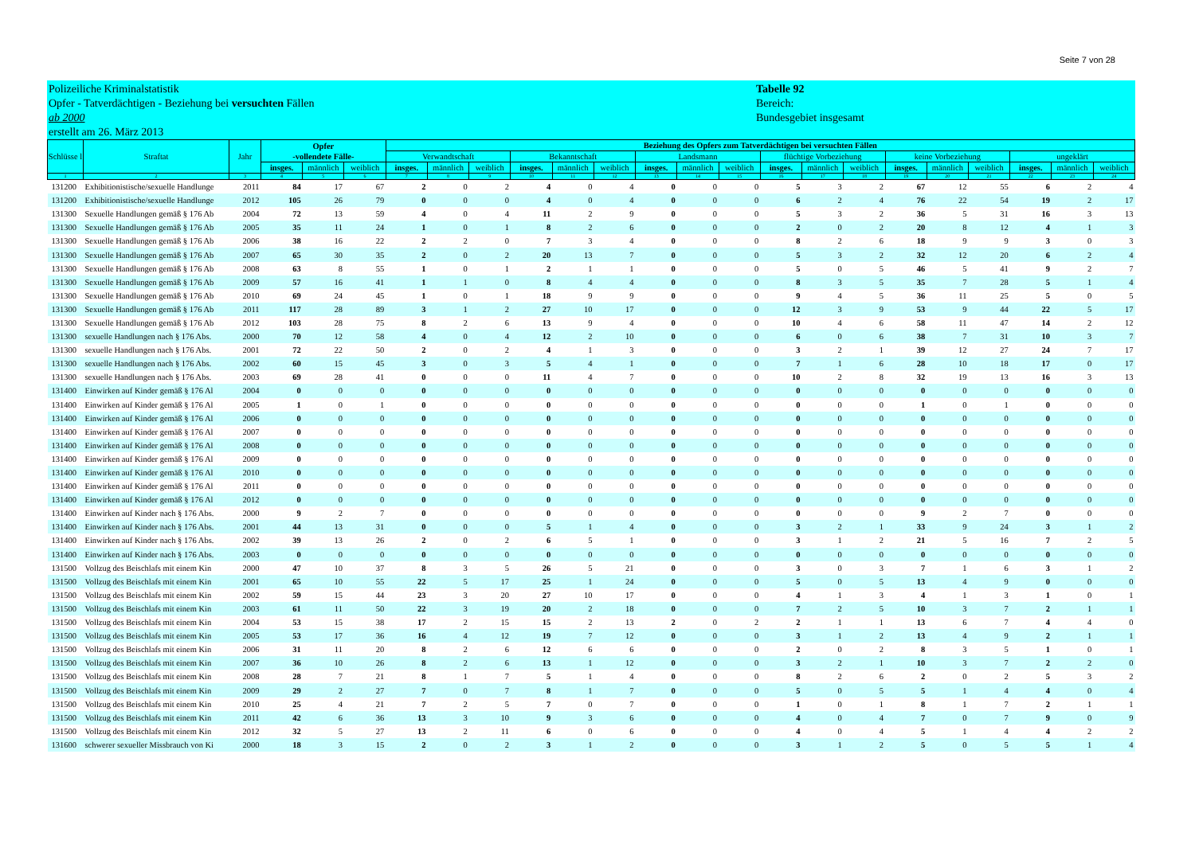Seite 7 von 28
Polizeiliche Kriminalstatistik
Opfer - Tatverdächtigen - Beziehung bei versuchten Fällen
ab 2000
erstellt am 26. März 2013
Tabelle 92
Bereich:
Bundesgebiet insgesamt
| Schlüsse l | Straftat | Jahr | Opfer -vollendete Fälle- | | | Beziehung des Opfers zum Tatverdächtigen bei versuchten Fällen | | | | | | | | | | | | | | | | | |
| --- | --- | --- | --- | --- | --- | --- | --- | --- | --- | --- | --- | --- | --- | --- | --- | --- | --- | --- | --- | --- | --- | --- | --- |
| | | | | | | Verwandtschaft | | | Bekanntschaft | | | Landsmann | | | flüchtige Vorbeziehung | | | keine Vorbeziehung | | | ungeklärt | | |
| | | | insges. | männlich | weiblich | insges. | männlich | weiblich | insges. | männlich | weiblich | insges. | männlich | weiblich | insges. | männlich | weiblich | insges. | männlich | weiblich | insges. | männlich | weiblich |
| 1 | 2 | 3 | 4 | 5 | 6 | 7 | 8 | 9 | 10 | 11 | 12 | 13 | 14 | 15 | 16 | 17 | 18 | 19 | 20 | 21 | 22 | 23 | 24 |
| 131200 | Exhibitionistische/sexuelle Handlunge | 2011 | 84 | 17 | 67 | 2 | 0 | 2 | 4 | 0 | 4 | 0 | 0 | 0 | 5 | 3 | 2 | 67 | 12 | 55 | 6 | 2 | 4 |
| 131200 | Exhibitionistische/sexuelle Handlunge | 2012 | 105 | 26 | 79 | 0 | 0 | 0 | 4 | 0 | 4 | 0 | 0 | 0 | 6 | 2 | 4 | 76 | 22 | 54 | 19 | 2 | 17 |
| 131300 | Sexuelle Handlungen gemäß § 176 Ab | 2004 | 72 | 13 | 59 | 4 | 0 | 4 | 11 | 2 | 9 | 0 | 0 | 0 | 5 | 3 | 2 | 36 | 5 | 31 | 16 | 3 | 13 |
| 131300 | Sexuelle Handlungen gemäß § 176 Ab | 2005 | 35 | 11 | 24 | 1 | 0 | 1 | 8 | 2 | 6 | 0 | 0 | 0 | 2 | 0 | 2 | 20 | 8 | 12 | 4 | 1 | 3 |
| 131300 | Sexuelle Handlungen gemäß § 176 Ab | 2006 | 38 | 16 | 22 | 2 | 2 | 0 | 7 | 3 | 4 | 0 | 0 | 0 | 8 | 2 | 6 | 18 | 9 | 9 | 3 | 0 | 3 |
| 131300 | Sexuelle Handlungen gemäß § 176 Ab | 2007 | 65 | 30 | 35 | 2 | 0 | 2 | 20 | 13 | 7 | 0 | 0 | 0 | 5 | 3 | 2 | 32 | 12 | 20 | 6 | 2 | 4 |
| 131300 | Sexuelle Handlungen gemäß § 176 Ab | 2008 | 63 | 8 | 55 | 1 | 0 | 1 | 2 | 1 | 1 | 0 | 0 | 0 | 5 | 0 | 5 | 46 | 5 | 41 | 9 | 2 | 7 |
| 131300 | Sexuelle Handlungen gemäß § 176 Ab | 2009 | 57 | 16 | 41 | 1 | 1 | 0 | 8 | 4 | 4 | 0 | 0 | 0 | 8 | 3 | 5 | 35 | 7 | 28 | 5 | 1 | 4 |
| 131300 | Sexuelle Handlungen gemäß § 176 Ab | 2010 | 69 | 24 | 45 | 1 | 0 | 1 | 18 | 9 | 9 | 0 | 0 | 0 | 9 | 4 | 5 | 36 | 11 | 25 | 5 | 0 | 5 |
| 131300 | Sexuelle Handlungen gemäß § 176 Ab | 2011 | 117 | 28 | 89 | 3 | 1 | 2 | 27 | 10 | 17 | 0 | 0 | 0 | 12 | 3 | 9 | 53 | 9 | 44 | 22 | 5 | 17 |
| 131300 | Sexuelle Handlungen gemäß § 176 Ab | 2012 | 103 | 28 | 75 | 8 | 2 | 6 | 13 | 9 | 4 | 0 | 0 | 0 | 10 | 4 | 6 | 58 | 11 | 47 | 14 | 2 | 12 |
| 131300 | sexuelle Handlungen nach § 176 Abs. | 2000 | 70 | 12 | 58 | 4 | 0 | 4 | 12 | 2 | 10 | 0 | 0 | 0 | 6 | 0 | 6 | 38 | 7 | 31 | 10 | 3 | 7 |
| 131300 | sexuelle Handlungen nach § 176 Abs. | 2001 | 72 | 22 | 50 | 2 | 0 | 2 | 4 | 1 | 3 | 0 | 0 | 0 | 3 | 2 | 1 | 39 | 12 | 27 | 24 | 7 | 17 |
| 131300 | sexuelle Handlungen nach § 176 Abs. | 2002 | 60 | 15 | 45 | 3 | 0 | 3 | 5 | 4 | 1 | 0 | 0 | 0 | 7 | 1 | 6 | 28 | 10 | 18 | 17 | 0 | 17 |
| 131300 | sexuelle Handlungen nach § 176 Abs. | 2003 | 69 | 28 | 41 | 0 | 0 | 0 | 11 | 4 | 7 | 0 | 0 | 0 | 10 | 2 | 8 | 32 | 19 | 13 | 16 | 3 | 13 |
| 131400 | Einwirken auf Kinder gemäß § 176 Al | 2004 | 0 | 0 | 0 | 0 | 0 | 0 | 0 | 0 | 0 | 0 | 0 | 0 | 0 | 0 | 0 | 0 | 0 | 0 | 0 | 0 | 0 |
| 131400 | Einwirken auf Kinder gemäß § 176 Al | 2005 | 1 | 0 | 1 | 0 | 0 | 0 | 0 | 0 | 0 | 0 | 0 | 0 | 0 | 0 | 0 | 1 | 0 | 1 | 0 | 0 | 0 |
| 131400 | Einwirken auf Kinder gemäß § 176 Al | 2006 | 0 | 0 | 0 | 0 | 0 | 0 | 0 | 0 | 0 | 0 | 0 | 0 | 0 | 0 | 0 | 0 | 0 | 0 | 0 | 0 | 0 |
| 131400 | Einwirken auf Kinder gemäß § 176 Al | 2007 | 0 | 0 | 0 | 0 | 0 | 0 | 0 | 0 | 0 | 0 | 0 | 0 | 0 | 0 | 0 | 0 | 0 | 0 | 0 | 0 | 0 |
| 131400 | Einwirken auf Kinder gemäß § 176 Al | 2008 | 0 | 0 | 0 | 0 | 0 | 0 | 0 | 0 | 0 | 0 | 0 | 0 | 0 | 0 | 0 | 0 | 0 | 0 | 0 | 0 | 0 |
| 131400 | Einwirken auf Kinder gemäß § 176 Al | 2009 | 0 | 0 | 0 | 0 | 0 | 0 | 0 | 0 | 0 | 0 | 0 | 0 | 0 | 0 | 0 | 0 | 0 | 0 | 0 | 0 | 0 |
| 131400 | Einwirken auf Kinder gemäß § 176 Al | 2010 | 0 | 0 | 0 | 0 | 0 | 0 | 0 | 0 | 0 | 0 | 0 | 0 | 0 | 0 | 0 | 0 | 0 | 0 | 0 | 0 | 0 |
| 131400 | Einwirken auf Kinder gemäß § 176 Al | 2011 | 0 | 0 | 0 | 0 | 0 | 0 | 0 | 0 | 0 | 0 | 0 | 0 | 0 | 0 | 0 | 0 | 0 | 0 | 0 | 0 | 0 |
| 131400 | Einwirken auf Kinder gemäß § 176 Al | 2012 | 0 | 0 | 0 | 0 | 0 | 0 | 0 | 0 | 0 | 0 | 0 | 0 | 0 | 0 | 0 | 0 | 0 | 0 | 0 | 0 | 0 |
| 131400 | Einwirken auf Kinder nach § 176 Abs. | 2000 | 9 | 2 | 7 | 0 | 0 | 0 | 0 | 0 | 0 | 0 | 0 | 0 | 0 | 0 | 0 | 9 | 2 | 7 | 0 | 0 | 0 |
| 131400 | Einwirken auf Kinder nach § 176 Abs. | 2001 | 44 | 13 | 31 | 0 | 0 | 0 | 5 | 1 | 4 | 0 | 0 | 0 | 3 | 2 | 1 | 33 | 9 | 24 | 3 | 1 | 2 |
| 131400 | Einwirken auf Kinder nach § 176 Abs. | 2002 | 39 | 13 | 26 | 2 | 0 | 2 | 6 | 5 | 1 | 0 | 0 | 0 | 3 | 1 | 2 | 21 | 5 | 16 | 7 | 2 | 5 |
| 131400 | Einwirken auf Kinder nach § 176 Abs. | 2003 | 0 | 0 | 0 | 0 | 0 | 0 | 0 | 0 | 0 | 0 | 0 | 0 | 0 | 0 | 0 | 0 | 0 | 0 | 0 | 0 | 0 |
| 131500 | Vollzug des Beischlafs mit einem Kin | 2000 | 47 | 10 | 37 | 8 | 3 | 5 | 26 | 5 | 21 | 0 | 0 | 0 | 3 | 0 | 3 | 7 | 1 | 6 | 3 | 1 | 2 |
| 131500 | Vollzug des Beischlafs mit einem Kin | 2001 | 65 | 10 | 55 | 22 | 5 | 17 | 25 | 1 | 24 | 0 | 0 | 0 | 5 | 0 | 5 | 13 | 4 | 9 | 0 | 0 | 0 |
| 131500 | Vollzug des Beischlafs mit einem Kin | 2002 | 59 | 15 | 44 | 23 | 3 | 20 | 27 | 10 | 17 | 0 | 0 | 0 | 4 | 1 | 3 | 4 | 1 | 3 | 1 | 0 | 1 |
| 131500 | Vollzug des Beischlafs mit einem Kin | 2003 | 61 | 11 | 50 | 22 | 3 | 19 | 20 | 2 | 18 | 0 | 0 | 0 | 7 | 2 | 5 | 10 | 3 | 7 | 2 | 1 | 1 |
| 131500 | Vollzug des Beischlafs mit einem Kin | 2004 | 53 | 15 | 38 | 17 | 2 | 15 | 15 | 2 | 13 | 2 | 0 | 2 | 2 | 1 | 1 | 13 | 6 | 7 | 4 | 4 | 0 |
| 131500 | Vollzug des Beischlafs mit einem Kin | 2005 | 53 | 17 | 36 | 16 | 4 | 12 | 19 | 7 | 12 | 0 | 0 | 0 | 3 | 1 | 2 | 13 | 4 | 9 | 2 | 1 | 1 |
| 131500 | Vollzug des Beischlafs mit einem Kin | 2006 | 31 | 11 | 20 | 8 | 2 | 6 | 12 | 6 | 6 | 0 | 0 | 0 | 2 | 0 | 2 | 8 | 3 | 5 | 1 | 0 | 1 |
| 131500 | Vollzug des Beischlafs mit einem Kin | 2007 | 36 | 10 | 26 | 8 | 2 | 6 | 13 | 1 | 12 | 0 | 0 | 0 | 3 | 2 | 1 | 10 | 3 | 7 | 2 | 2 | 0 |
| 131500 | Vollzug des Beischlafs mit einem Kin | 2008 | 28 | 7 | 21 | 8 | 1 | 7 | 5 | 1 | 4 | 0 | 0 | 0 | 8 | 2 | 6 | 2 | 0 | 2 | 5 | 3 | 2 |
| 131500 | Vollzug des Beischlafs mit einem Kin | 2009 | 29 | 2 | 27 | 7 | 0 | 7 | 8 | 1 | 7 | 0 | 0 | 0 | 5 | 0 | 5 | 5 | 1 | 4 | 4 | 0 | 4 |
| 131500 | Vollzug des Beischlafs mit einem Kin | 2010 | 25 | 4 | 21 | 7 | 2 | 5 | 7 | 0 | 7 | 0 | 0 | 0 | 1 | 0 | 1 | 8 | 1 | 7 | 2 | 1 | 1 |
| 131500 | Vollzug des Beischlafs mit einem Kin | 2011 | 42 | 6 | 36 | 13 | 3 | 10 | 9 | 3 | 6 | 0 | 0 | 0 | 4 | 0 | 4 | 7 | 0 | 7 | 9 | 0 | 9 |
| 131500 | Vollzug des Beischlafs mit einem Kin | 2012 | 32 | 5 | 27 | 13 | 2 | 11 | 6 | 0 | 6 | 0 | 0 | 0 | 4 | 0 | 4 | 5 | 1 | 4 | 4 | 2 | 2 |
| 131600 | schwerer sexueller Missbrauch von Ki | 2000 | 18 | 3 | 15 | 2 | 0 | 2 | 3 | 1 | 2 | 0 | 0 | 0 | 3 | 1 | 2 | 5 | 0 | 5 | 5 | 1 | 4 |